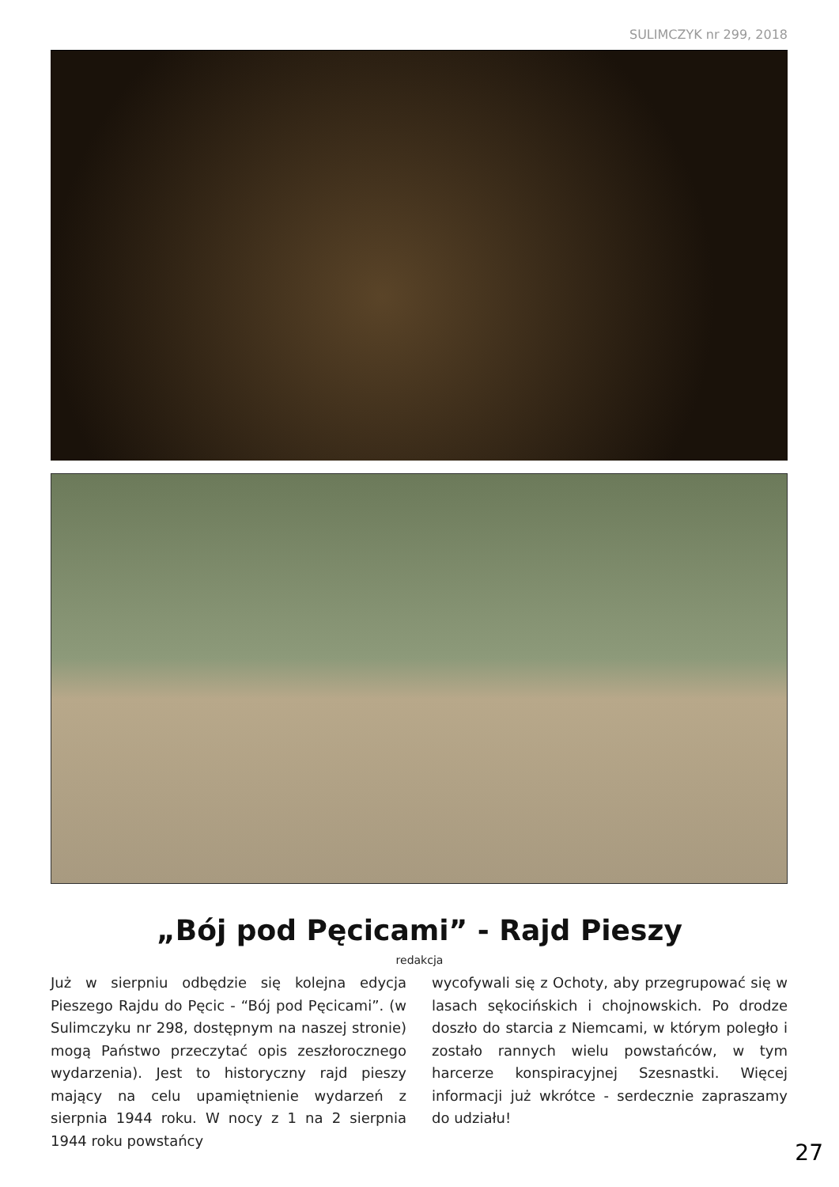SULIMCZYK nr 299, 2018
„Bój pod Pęcicami” - Rajd Pieszy
redakcja
Już w sierpniu odbędzie się kolejna edycja Pieszego Rajdu do Pęcic - “Bój pod Pęcicami”. (w Sulimczyku nr 298, dostępnym na naszej stronie) mogą Państwo przeczytać opis zeszłorocznego wydarzenia). Jest to historyczny rajd pieszy mający na celu upamiętnienie wydarzeń z sierpnia 1944 roku. W nocy z 1 na 2 sierpnia 1944 roku powstańcy
wycofywali się z Ochoty, aby przegrupować się w lasach sękocińskich i chojnowskich. Po drodze doszło do starcia z Niemcami, w którym poległo i zostało rannych wielu powstańców, w tym harcerze konspiracyjnej Szesnastki. Więcej informacji już wkrótce - serdecznie zapraszamy do udziału!
27